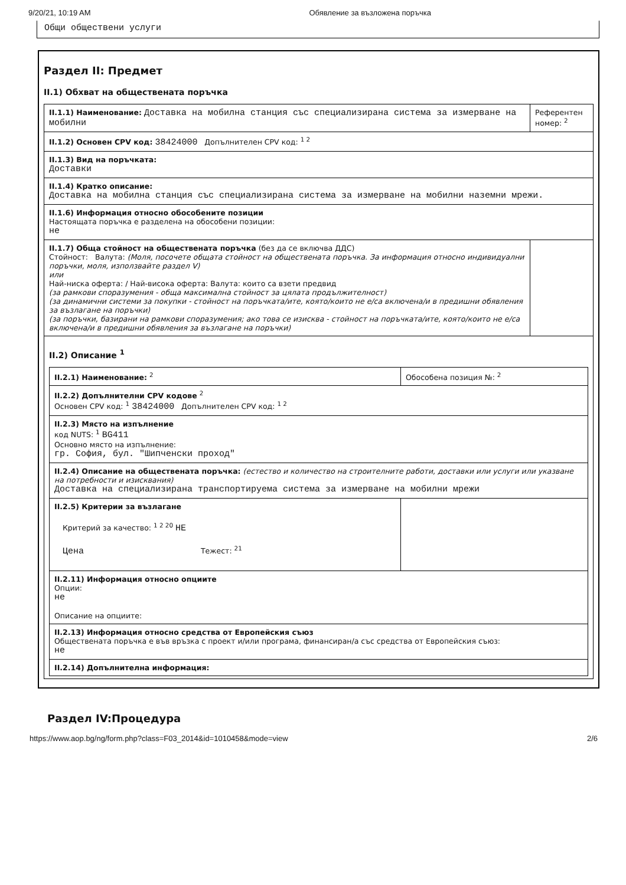9/20/21, 10:19 AM Обявление за възложена поръчка
Общи обществени услуги
Раздел II: Предмет
II.1) Обхват на обществената поръчка
II.1.1) Наименование: Доставка на мобилна станция със специализирана система за измерване на мобилни
Референтен номер: <sup>2</sup>
II.1.2) Основен CPV код: 38424000 Допълнителен CPV код: <sup>1 2</sup>
II.1.3) Вид на поръчката:
Доставки
II.1.4) Кратко описание:
Доставка на мобилна станция със специализирана система за измерване на мобилни наземни мрежи.
II.1.6) Информация относно обособените позиции
Настоящата поръчка е разделена на обособени позиции:
не
II.1.7) Обща стойност на обществената поръчка (без да се включва ДДС)
Стойност: Валута: (Моля, посочете общата стойност на обществената поръчка. За информация относно индивидуални поръчки, моля, използвайте раздел V)
или
Най-ниска оферта: / Най-висока оферта: Валута: които са взети предвид
(за рамкови споразумения - обща максимална стойност за цялата продължителност)
(за динамични системи за покупки - стойност на поръчката/ите, която/които не е/са включена/и в предишни обявления за възлагане на поръчки)
(за поръчки, базирани на рамкови споразумения; ако това се изисква - стойност на поръчката/ите, която/които не е/са включена/и в предишни обявления за възлагане на поръчки)
II.2) Описание <sup>1</sup>
II.2.1) Наименование: <sup>2</sup> Обособена позиция №: <sup>2</sup>
II.2.2) Допълнителни CPV кодове <sup>2</sup>
Основен CPV код: <sup>1</sup> 38424000 Допълнителен CPV код: <sup>1 2</sup>
II.2.3) Място на изпълнение
код NUTS: <sup>1</sup> BG411
Основно място на изпълнение:
гр. София, бул. "Шипченски проход"
II.2.4) Описание на обществената поръчка: (естество и количество на строителните работи, доставки или услуги или указване на потребности и изисквания)
Доставка на специализирана транспортируема система за измерване на мобилни мрежи
II.2.5) Критерии за възлагане
Критерий за качество: <sup>1 2 20</sup> НЕ
Цена Тежест: <sup>21</sup>
II.2.11) Информация относно опциите
Опции:
не
Описание на опциите:
II.2.13) Информация относно средства от Европейския съюз
Обществената поръчка е във връзка с проект и/или програма, финансиран/а със средства от Европейския съюз:
не
II.2.14) Допълнителна информация:
Раздел IV:Процедура
https://www.aop.bg/ng/form.php?class=F03_2014&id=1010458&mode=view 2/6